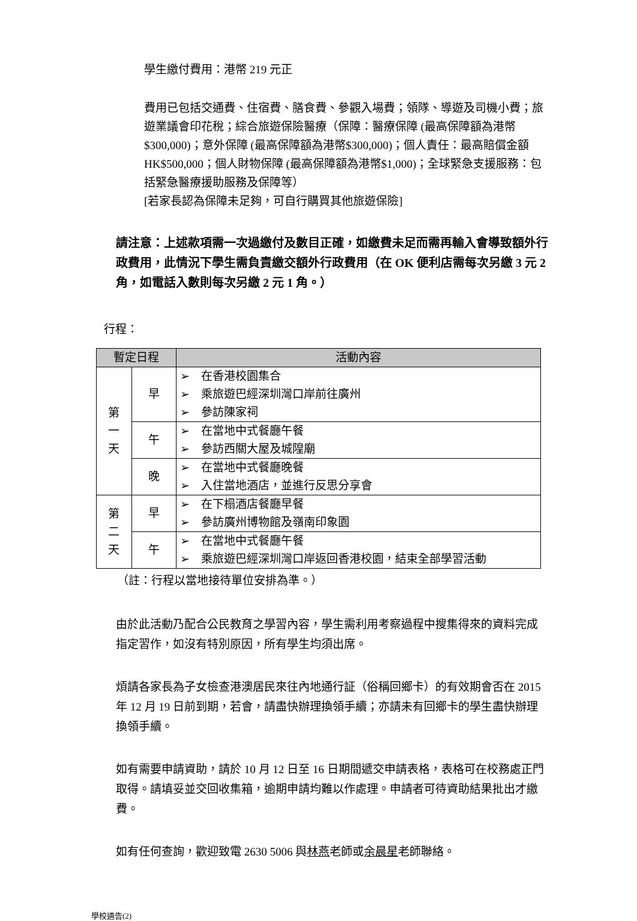學生繳付費用：港幣 219 元正
費用已包括交通費、住宿費、膳食費、參觀入場費；領隊、導遊及司機小費；旅遊業議會印花稅；綜合旅遊保險醫療（保障：醫療保障 (最高保障額為港幣$300,000)；意外保障 (最高保障額為港幣$300,000)；個人責任：最高賠償金額 HK$500,000；個人財物保障 (最高保障額為港幣$1,000)；全球緊急支援服務：包括緊急醫療援助服務及保障等）
[若家長認為保障未足夠，可自行購買其他旅遊保險]
請注意：上述款項需一次過繳付及數目正確，如繳費未足而需再輸入會導致額外行政費用，此情況下學生需負責繳交額外行政費用（在 OK 便利店需每次另繳 3 元 2 角，如電話入數則每次另繳 2 元 1 角。）
行程：
| 暫定日程 | | 活動內容 |
| --- | --- | --- |
| 第 一 天 | 早 | ➢ 在香港校園集合 ➢ 乘旅遊巴經深圳灣口岸前往廣州 ➢ 參訪陳家祠 |
| | 午 | ➢ 在當地中式餐廳午餐 ➢ 參訪西關大屋及城隍廟 |
| | 晚 | ➢ 在當地中式餐廳晚餐 ➢ 入住當地酒店，並進行反思分享會 |
| 第 二 天 | 早 | ➢ 在下榻酒店餐廳早餐 ➢ 參訪廣州博物館及嶺南印象園 |
| | 午 | ➢ 在當地中式餐廳午餐 ➢ 乘旅遊巴經深圳灣口岸返回香港校園，結束全部學習活動 |
（註：行程以當地接待單位安排為準。）
由於此活動乃配合公民教育之學習內容，學生需利用考察過程中搜集得來的資料完成指定習作，如沒有特別原因，所有學生均須出席。
煩請各家長為子女檢查港澳居民來往內地通行証（俗稱回鄉卡）的有效期會否在 2015 年 12 月 19 日前到期，若會，請盡快辦理換領手續；亦請未有回鄉卡的學生盡快辦理換領手續。
如有需要申請資助，請於 10 月 12 日至 16 日期間遞交申請表格，表格可在校務處正門取得。請填妥並交回收集箱，逾期申請均難以作處理。申請者可待資助結果批出才繳費。
如有任何查詢，歡迎致電 2630 5006 與林燕老師或余晨星老師聯絡。
學校通告(2)